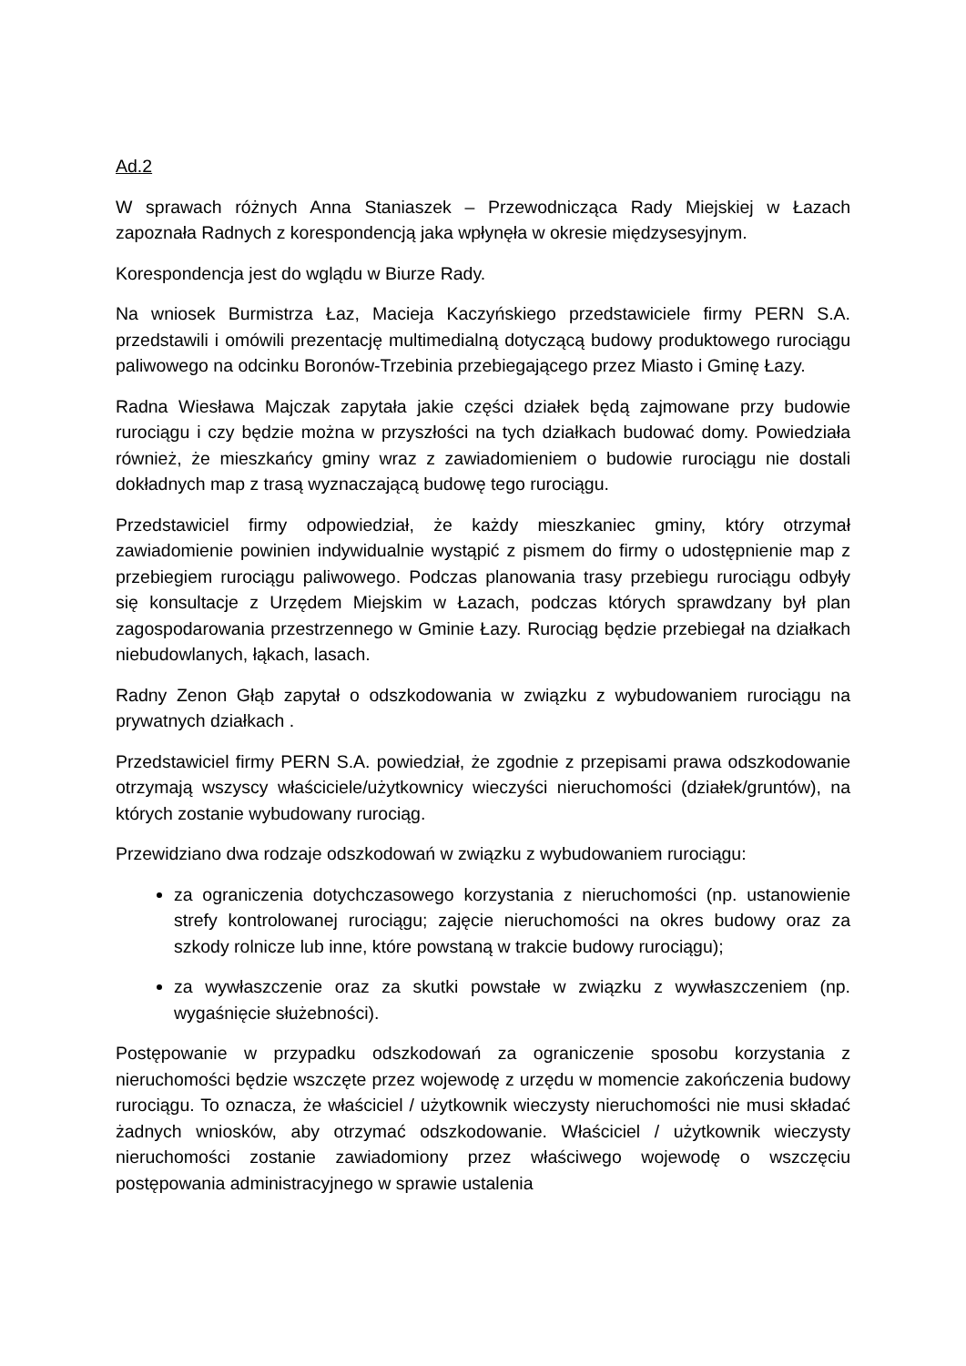Ad.2
W sprawach różnych Anna Staniaszek – Przewodnicząca Rady Miejskiej w Łazach zapoznała Radnych z korespondencją jaka wpłynęła w okresie międzysesyjnym.
Korespondencja jest do wglądu w Biurze Rady.
Na wniosek Burmistrza Łaz, Macieja Kaczyńskiego przedstawiciele firmy PERN S.A. przedstawili i omówili prezentację multimedialną dotyczącą budowy produktowego rurociągu paliwowego na odcinku Boronów-Trzebinia przebiegającego przez Miasto i Gminę Łazy.
Radna Wiesława Majczak zapytała jakie części działek będą zajmowane przy budowie rurociągu i czy będzie można w przyszłości na tych działkach budować domy. Powiedziała również, że mieszkańcy gminy wraz z zawiadomieniem o budowie rurociągu nie dostali dokładnych map z trasą wyznaczającą budowę tego rurociągu.
Przedstawiciel firmy odpowiedział, że każdy mieszkaniec gminy, który otrzymał zawiadomienie powinien indywidualnie wystąpić z pismem do firmy o udostępnienie map z przebiegiem rurociągu paliwowego. Podczas planowania trasy przebiegu rurociągu odbyły się konsultacje z Urzędem Miejskim w Łazach, podczas których sprawdzany był plan zagospodarowania przestrzennego w Gminie Łazy. Rurociąg będzie przebiegał na działkach niebudowlanych, łąkach, lasach.
Radny Zenon Głąb zapytał o odszkodowania w związku z wybudowaniem rurociągu na prywatnych działkach .
Przedstawiciel firmy PERN S.A. powiedział, że zgodnie z przepisami prawa odszkodowanie otrzymają wszyscy właściciele/użytkownicy wieczyści nieruchomości (działek/gruntów), na których zostanie wybudowany rurociąg.
Przewidziano dwa rodzaje odszkodowań w związku z wybudowaniem rurociągu:
za ograniczenia dotychczasowego korzystania z nieruchomości (np. ustanowienie strefy kontrolowanej rurociągu; zajęcie nieruchomości na okres budowy oraz za szkody rolnicze lub inne, które powstaną w trakcie budowy rurociągu);
za wywłaszczenie oraz za skutki powstałe w związku z wywłaszczeniem (np. wygaśnięcie służebności).
Postępowanie w przypadku odszkodowań za ograniczenie sposobu korzystania z nieruchomości będzie wszczęte przez wojewodę z urzędu w momencie zakończenia budowy rurociągu. To oznacza, że właściciel / użytkownik wieczysty nieruchomości nie musi składać żadnych wniosków, aby otrzymać odszkodowanie. Właściciel / użytkownik wieczysty nieruchomości zostanie zawiadomiony przez właściwego wojewodę o wszczęciu postępowania administracyjnego w sprawie ustalenia